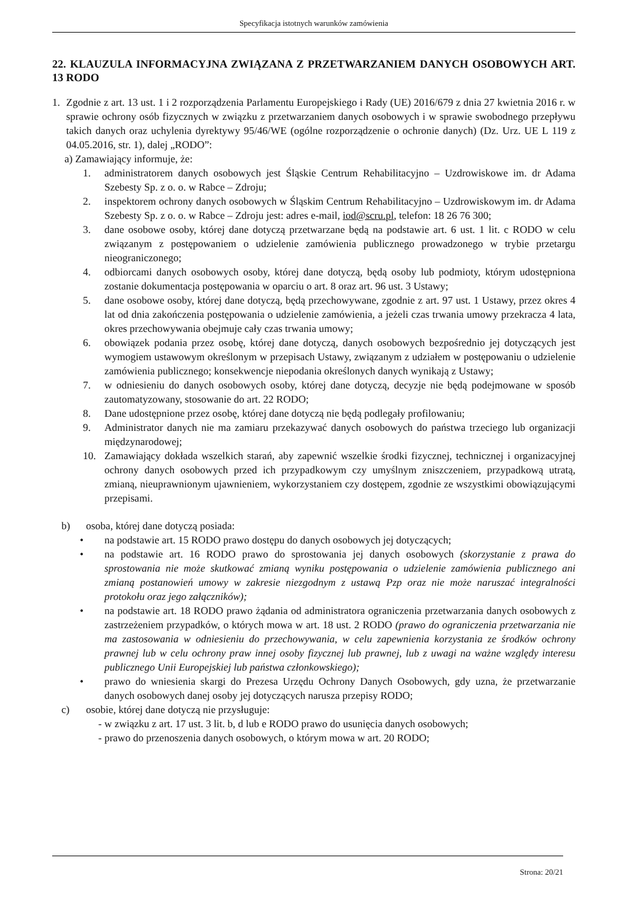Specyfikacja istotnych warunków zamówienia
22. KLAUZULA INFORMACYJNA ZWIĄZANA Z PRZETWARZANIEM DANYCH OSOBOWYCH ART. 13 RODO
1. Zgodnie z art. 13 ust. 1 i 2 rozporządzenia Parlamentu Europejskiego i Rady (UE) 2016/679 z dnia 27 kwietnia 2016 r. w sprawie ochrony osób fizycznych w związku z przetwarzaniem danych osobowych i w sprawie swobodnego przepływu takich danych oraz uchylenia dyrektywy 95/46/WE (ogólne rozporządzenie o ochronie danych) (Dz. Urz. UE L 119 z 04.05.2016, str. 1), dalej „RODO”:
a) Zamawiający informuje, że:
1. administratorem danych osobowych jest Śląskie Centrum Rehabilitacyjno – Uzdrowiskowe im. dr Adama Szebesty Sp. z o. o. w Rabce – Zdroju;
2. inspektorem ochrony danych osobowych w Śląskim Centrum Rehabilitacyjno – Uzdrowiskowym im. dr Adama Szebesty Sp. z o. o. w Rabce – Zdroju jest: adres e-mail, iod@scru.pl, telefon: 18 26 76 300;
3. dane osobowe osoby, której dane dotyczą przetwarzane będą na podstawie art. 6 ust. 1 lit. c RODO w celu związanym z postępowaniem o udzielenie zamówienia publicznego prowadzonego w trybie przetargu nieograniczonego;
4. odbiorcami danych osobowych osoby, której dane dotyczą, będą osoby lub podmioty, którym udostępniona zostanie dokumentacja postępowania w oparciu o art. 8 oraz art. 96 ust. 3 Ustawy;
5. dane osobowe osoby, której dane dotyczą, będą przechowywane, zgodnie z art. 97 ust. 1 Ustawy, przez okres 4 lat od dnia zakończenia postępowania o udzielenie zamówienia, a jeżeli czas trwania umowy przekracza 4 lata, okres przechowywania obejmuje cały czas trwania umowy;
6. obowiązek podania przez osobę, której dane dotyczą, danych osobowych bezpośrednio jej dotyczących jest wymogiem ustawowym określonym w przepisach Ustawy, związanym z udziałem w postępowaniu o udzielenie zamówienia publicznego; konsekwencje niepodania określonych danych wynikają z Ustawy;
7. w odniesieniu do danych osobowych osoby, której dane dotyczą, decyzje nie będą podejmowane w sposób zautomatyzowany, stosowanie do art. 22 RODO;
8. Dane udostępnione przez osobę, której dane dotyczą nie będą podlegały profilowaniu;
9. Administrator danych nie ma zamiaru przekazywać danych osobowych do państwa trzeciego lub organizacji międzynarodowej;
10. Zamawiający dokłada wszelkich starań, aby zapewnić wszelkie środki fizycznej, technicznej i organizacyjnej ochrony danych osobowych przed ich przypadkowym czy umyślnym zniszczeniem, przypadkową utratą, zmianą, nieuprawnionym ujawnieniem, wykorzystaniem czy dostępem, zgodnie ze wszystkimi obowiązującymi przepisami.
b) osoba, której dane dotyczą posiada:
• na podstawie art. 15 RODO prawo dostępu do danych osobowych jej dotyczących;
• na podstawie art. 16 RODO prawo do sprostowania jej danych osobowych (skorzystanie z prawa do sprostowania nie może skutkować zmianą wyniku postępowania o udzielenie zamówienia publicznego ani zmianą postanowień umowy w zakresie niezgodnym z ustawą Pzp oraz nie może naruszać integralności protokołu oraz jego załączników);
• na podstawie art. 18 RODO prawo żądania od administratora ograniczenia przetwarzania danych osobowych z zastrzeżeniem przypadków, o których mowa w art. 18 ust. 2 RODO (prawo do ograniczenia przetwarzania nie ma zastosowania w odniesieniu do przechowywania, w celu zapewnienia korzystania ze środków ochrony prawnej lub w celu ochrony praw innej osoby fizycznej lub prawnej, lub z uwagi na ważne względy interesu publicznego Unii Europejskiej lub państwa członkowskiego);
• prawo do wniesienia skargi do Prezesa Urzędu Ochrony Danych Osobowych, gdy uzna, że przetwarzanie danych osobowych danej osoby jej dotyczących narusza przepisy RODO;
c) osobie, której dane dotyczą nie przysługuje:
- w związku z art. 17 ust. 3 lit. b, d lub e RODO prawo do usunięcia danych osobowych;
- prawo do przenoszenia danych osobowych, o którym mowa w art. 20 RODO;
Strona: 20/21